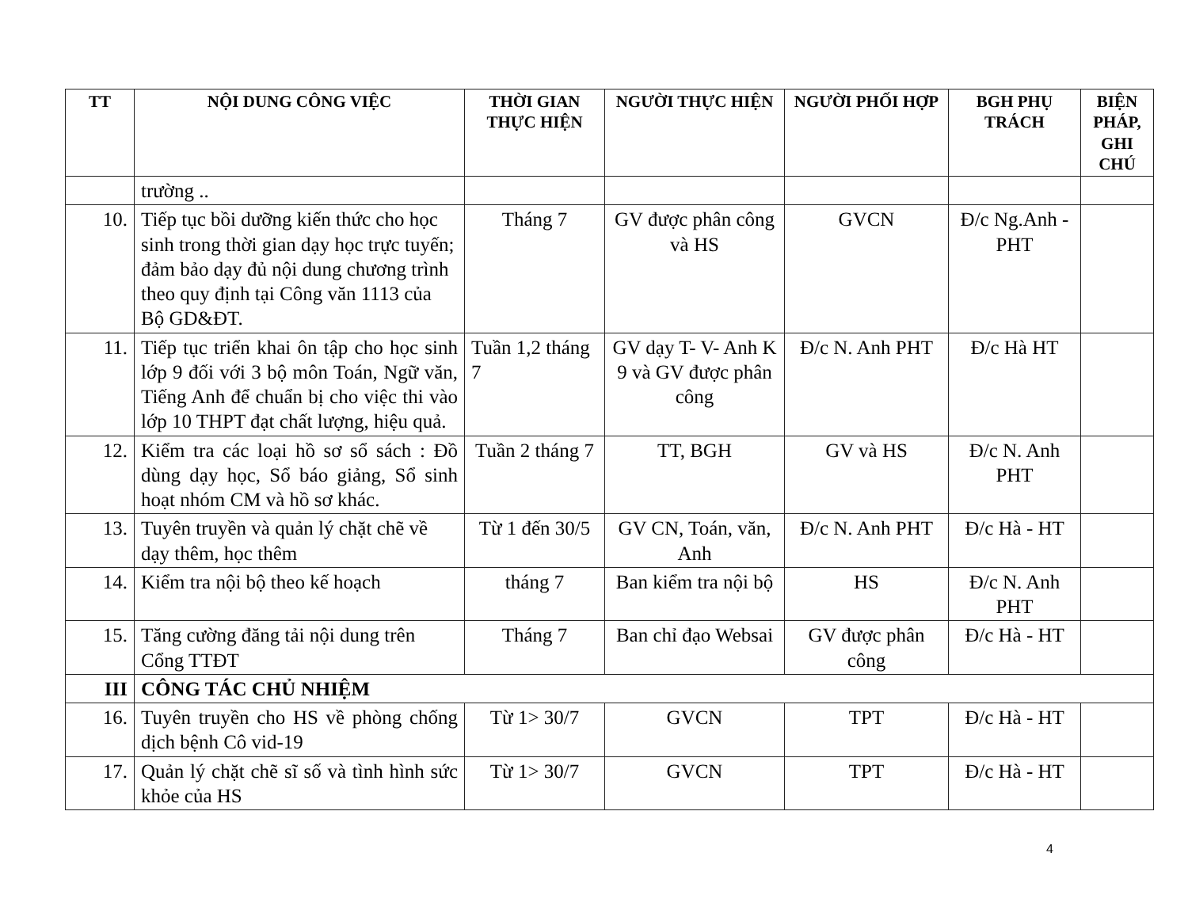| TT | NỘI DUNG CÔNG VIỆC | THỜI GIAN THỰC HIỆN | NGƯỜI THỰC HIỆN | NGƯỜI PHỐI HỢP | BGH PHỤ TRÁCH | BIỆN PHÁP, GHI CHÚ |
| --- | --- | --- | --- | --- | --- | --- |
| | trường .. | | | | | |
| 10. | Tiếp tục bồi dưỡng kiến thức cho học sinh trong thời gian dạy học trực tuyến; đảm bảo dạy đủ nội dung chương trình theo quy định tại Công văn 1113 của Bộ GD&ĐT. | Tháng 7 | GV được phân công và HS | GVCN | Đ/c Ng.Anh - PHT | |
| 11. | Tiếp tục triển khai ôn tập cho học sinh lớp 9 đối với 3 bộ môn Toán, Ngữ văn, Tiếng Anh để chuẩn bị cho việc thi vào lớp 10 THPT đạt chất lượng, hiệu quả. | Tuần 1,2 tháng 7 | GV dạy T- V- Anh K 9 và GV được phân công | Đ/c N. Anh PHT | Đ/c Hà HT | |
| 12. | Kiểm tra các loại hồ sơ sổ sách : Đồ dùng dạy học, Sổ báo giảng, Sổ sinh hoạt nhóm CM và hồ sơ khác. | Tuần 2 tháng 7 | TT, BGH | GV và HS | Đ/c N. Anh PHT | |
| 13. | Tuyên truyền và quản lý chặt chẽ về dạy thêm, học thêm | Từ 1 đến 30/5 | GV CN, Toán, văn, Anh | Đ/c N. Anh PHT | Đ/c Hà - HT | |
| 14. | Kiểm tra nội bộ theo kế hoạch | tháng 7 | Ban kiểm tra nội bộ | HS | Đ/c N. Anh PHT | |
| 15. | Tăng cường đăng tải nội dung trên Cổng TTĐT | Tháng 7 | Ban chỉ đạo Websai | GV được phân công | Đ/c Hà - HT | |
| III | CÔNG TÁC CHỦ NHIỆM | | | | | |
| 16. | Tuyên truyền cho HS về phòng chống dịch bệnh Cô vid-19 | Từ 1> 30/7 | GVCN | TPT | Đ/c Hà - HT | |
| 17. | Quản lý chặt chẽ sĩ số và tình hình sức khỏe của HS | Từ 1> 30/7 | GVCN | TPT | Đ/c Hà - HT | |
4